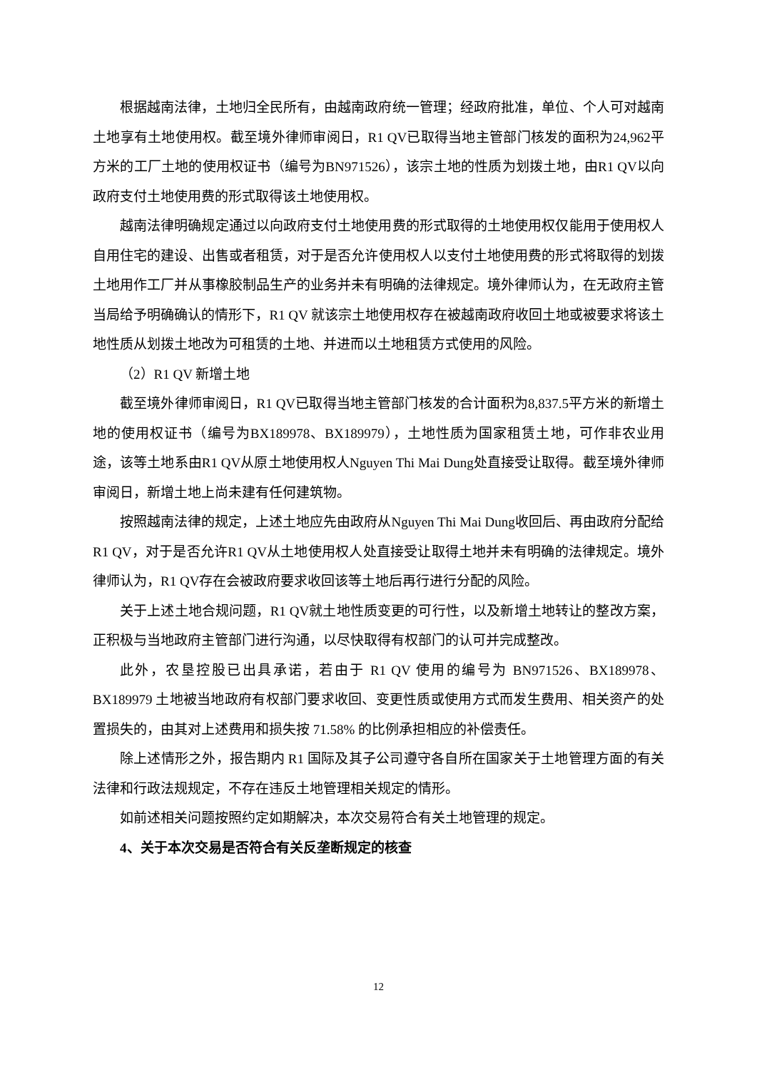根据越南法律，土地归全民所有，由越南政府统一管理；经政府批准，单位、个人可对越南土地享有土地使用权。截至境外律师审阅日，R1 QV已取得当地主管部门核发的面积为24,962平方米的工厂土地的使用权证书（编号为BN971526），该宗土地的性质为划拨土地，由R1 QV以向政府支付土地使用费的形式取得该土地使用权。
越南法律明确规定通过以向政府支付土地使用费的形式取得的土地使用权仅能用于使用权人自用住宅的建设、出售或者租赁，对于是否允许使用权人以支付土地使用费的形式将取得的划拨土地用作工厂并从事橡胶制品生产的业务并未有明确的法律规定。境外律师认为，在无政府主管当局给予明确确认的情形下，R1 QV 就该宗土地使用权存在被越南政府收回土地或被要求将该土地性质从划拨土地改为可租赁的土地、并进而以土地租赁方式使用的风险。
（2）R1 QV 新增土地
截至境外律师审阅日，R1 QV已取得当地主管部门核发的合计面积为8,837.5平方米的新增土地的使用权证书（编号为BX189978、BX189979），土地性质为国家租赁土地，可作非农业用途，该等土地系由R1 QV从原土地使用权人Nguyen Thi Mai Dung处直接受让取得。截至境外律师审阅日，新增土地上尚未建有任何建筑物。
按照越南法律的规定，上述土地应先由政府从Nguyen Thi Mai Dung收回后、再由政府分配给R1 QV，对于是否允许R1 QV从土地使用权人处直接受让取得土地并未有明确的法律规定。境外律师认为，R1 QV存在会被政府要求收回该等土地后再行进行分配的风险。
关于上述土地合规问题，R1 QV就土地性质变更的可行性，以及新增土地转让的整改方案，正积极与当地政府主管部门进行沟通，以尽快取得有权部门的认可并完成整改。
此外，农垦控股已出具承诺，若由于 R1 QV 使用的编号为 BN971526、BX189978、BX189979 土地被当地政府有权部门要求收回、变更性质或使用方式而发生费用、相关资产的处置损失的，由其对上述费用和损失按 71.58% 的比例承担相应的补偿责任。
除上述情形之外，报告期内 R1 国际及其子公司遵守各自所在国家关于土地管理方面的有关法律和行政法规规定，不存在违反土地管理相关规定的情形。
如前述相关问题按照约定如期解决，本次交易符合有关土地管理的规定。
4、关于本次交易是否符合有关反垄断规定的核查
12